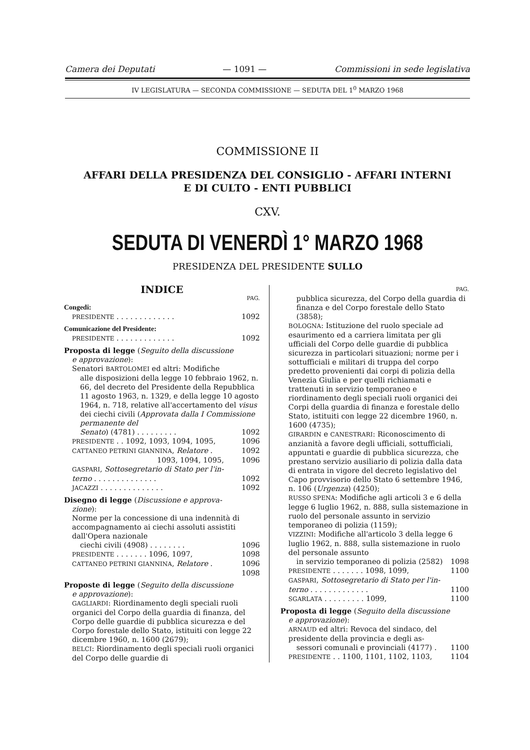Camera dei Deputati — 1091 — Commissioni in sede legislativa
IV LEGISLATURA — SECONDA COMMISSIONE — SEDUTA DEL 1<sup>0</sup> MARZO 1968
COMMISSIONE II
AFFARI DELLA PRESIDENZA DEL CONSIGLIO - AFFARI INTERNI
E DI CULTO - ENTI PUBBLICI
CXV.
SEDUTA DI VENERDÌ 1° MARZO 1968
PRESIDENZA DEL PRESIDENTE SULLO
INDICE
PAG.
Congedi:
PRESIDENTE . . . . . . . . . . . . . 1092
Comunicazione del Presidente:
PRESIDENTE . . . . . . . . . . . . . 1092
Proposta di legge (Seguito della discussione
e approvazione):
Senatori BARTOLOMEI ed altri: Modifiche
alle disposizioni della legge 10 febbraio 1962, n. 66, del decreto del Presidente della Repubblica 11 agosto 1963, n. 1329, e della legge 10 agosto 1964, n. 718, relative all'accertamento del visus dei ciechi civili (Approvata dalla I Commissione permanente del
Senato) (4781) . . . . . . . . . 1092
PRESIDENTE . . 1092, 1093, 1094, 1095, 1096
CATTANEO PETRINI GIANNINA, Relatore . 1092
1093, 1094, 1095, 1096
GASPARI, Sottosegretario di Stato per l'in-
terno . . . . . . . . . . . . . . 1092
JACAZZI . . . . . . . . . . . . . . 1092
Disegno di legge (Discussione e approva-
zione):
Norme per la concessione di una indennità di accompagnamento ai ciechi assoluti assistiti dall'Opera nazionale
ciechi civili (4908) . . . . . . . . 1096
PRESIDENTE . . . . . . . 1096, 1097, 1098
CATTANEO PETRINI GIANNINA, Relatore . 1096
1098
Proposte di legge (Seguito della discussione
e approvazione):
GAGLIARDI: Riordinamento degli speciali ruoli organici del Corpo della guardia di finanza, del Corpo delle guardie di pubblica sicurezza e del Corpo forestale dello Stato, istituiti con legge 22 dicembre 1960, n. 1600 (2679);
BELCI: Riordinamento degli speciali ruoli organici del Corpo delle guardie di
PAG.
pubblica sicurezza, del Corpo della guardia di finanza e del Corpo forestale dello Stato (3858);
BOLOGNA: Istituzione del ruolo speciale ad esaurimento ed a carriera limitata per gli ufficiali del Corpo delle guardie di pubblica sicurezza in particolari situazioni; norme per i sottufficiali e militari di truppa del corpo predetto provenienti dai corpi di polizia della Venezia Giulia e per quelli richiamati e trattenuti in servizio temporaneo e riordinamento degli speciali ruoli organici dei Corpi della guardia di finanza e forestale dello Stato, istituiti con legge 22 dicembre 1960, n. 1600 (4735);
GIRARDIN e CANESTRARI: Riconoscimento di anzianità a favore degli ufficiali, sottufficiali, appuntati e guardie di pubblica sicurezza, che prestano servizio ausiliario di polizia dalla data di entrata in vigore del decreto legislativo del Capo provvisorio dello Stato 6 settembre 1946, n. 106 (Urgenza) (4250);
RUSSO SPENA: Modifiche agli articoli 3 e 6 della legge 6 luglio 1962, n. 888, sulla sistemazione in ruolo del personale assunto in servizio temporaneo di polizia (1159);
VIZZINI: Modifiche all'articolo 3 della legge 6 luglio 1962, n. 888, sulla sistemazione in ruolo del personale assunto
in servizio temporaneo di polizia (2582) 1098
PRESIDENTE . . . . . . . 1098, 1099, 1100
GASPARI, Sottosegretario di Stato per l'in-
terno . . . . . . . . . . . . . 1100
SGARLATA . . . . . . . . . 1099, 1100
Proposta di legge (Seguito della discussione
e approvazione):
ARNAUD ed altri: Revoca del sindaco, del presidente della provincia e degli as-
sessori comunali e provinciali (4177) . 1100
PRESIDENTE . . 1100, 1101, 1102, 1103, 1104